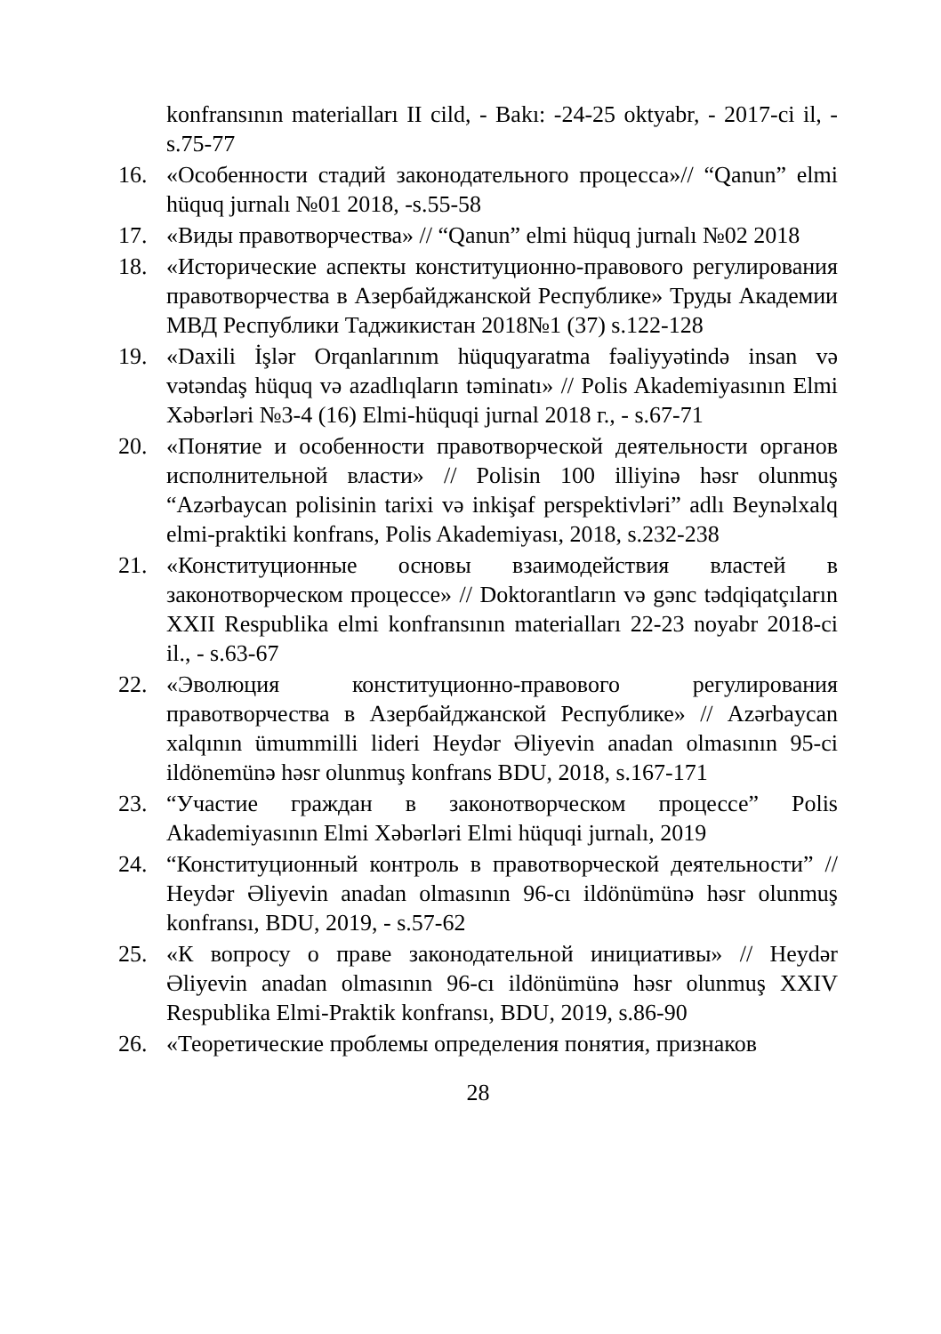konfransının materialları II cild, - Bakı: -24-25 oktyabr, - 2017-ci il, - s.75-77
16. «Особенности стадий законодательного процесса»// “Qanun” elmi hüquq jurnalı №01 2018, -s.55-58
17. «Виды правотворчества» // “Qanun” elmi hüquq jurnalı №02 2018
18. «Исторические аспекты конституционно-правового регулирования правотворчества в Азербайджанской Республике» Труды Академии МВД Республики Таджикистан 2018№1 (37) s.122-128
19. «Daxili İşlər Orqanlarınım hüquqyaratma fəaliyyətində insan və vətəndaş hüquq və azadlıqların təminatı» // Polis Akademiyasının Elmi Xəbərləri №3-4 (16) Elmi-hüquqi jurnal 2018 г., - s.67-71
20. «Понятие и особенности правотворческой деятельности органов исполнительной власти» // Polisin 100 illiyinə həsr olunmuş “Azərbaycan polisinin tarixi və inkişaf perspektivləri” adlı Beynəlxalq elmi-praktiki konfrans, Polis Akademiyası, 2018, s.232-238
21. «Конституционные основы взаимодействия властей в законотворческом процессе» // Doktorantların və gənc tədqiqatçıların XXII Respublika elmi konfransının materialları 22-23 noyabr 2018-ci il., - s.63-67
22. «Эволюция конституционно-правового регулирования правотворчества в Азербайджанской Республике» // Azərbaycan xalqının ümummilli lideri Heydər Əliyevin anadan olmasının 95-ci ildönemünə həsr olunmuş konfrans BDU, 2018, s.167-171
23. “Участие граждан в законотворческом процессе” Polis Akademiyasının Elmi Xəbərləri Elmi hüquqi jurnalı, 2019
24. “Конституционный контроль в правотворческой деятельности” // Heydər Əliyevin anadan olmasının 96-cı ildönümünə həsr olunmuş konfransı, BDU, 2019, - s.57-62
25. «К вопросу о праве законодательной инициативы» // Heydər Əliyevin anadan olmasının 96-cı ildönümünə həsr olunmuş XXIV Respublika Elmi-Praktik konfransı, BDU, 2019, s.86-90
26. «Теоретические проблемы определения понятия, признаков
28